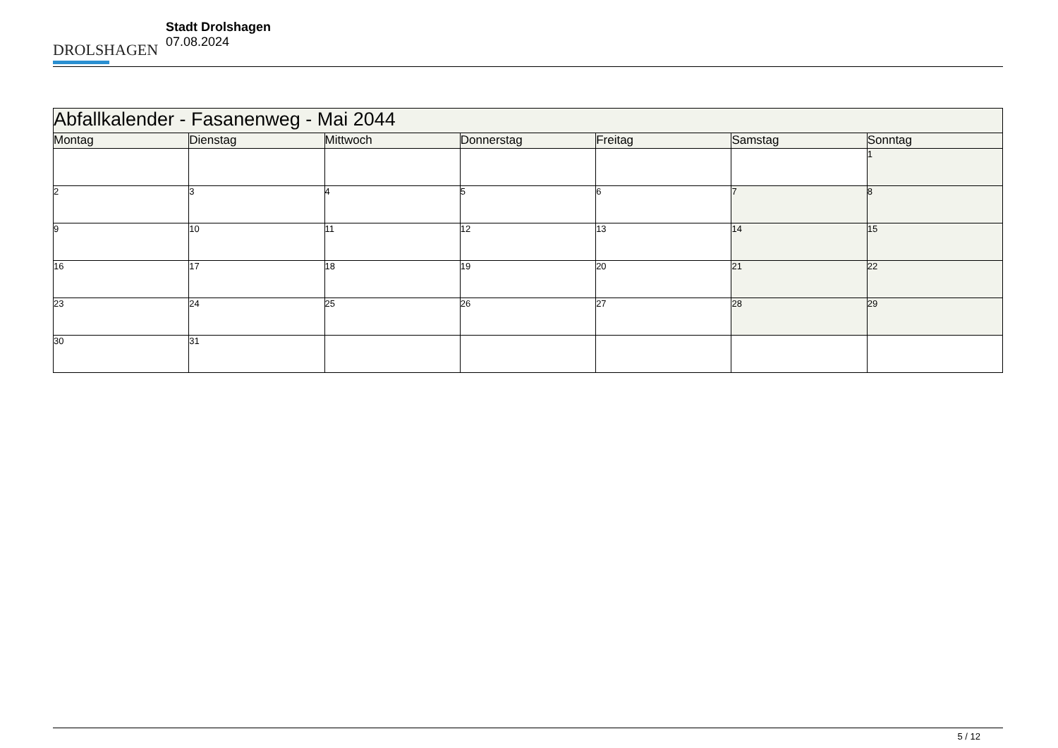DROLSHAGEN
Stadt Drolshagen
07.08.2024
| Abfallkalender - Fasanenweg - Mai 2044 | | | | | | |
| --- | --- | --- | --- | --- | --- | --- |
| Montag | Dienstag | Mittwoch | Donnerstag | Freitag | Samstag | Sonntag |
| | | | | | | 1 |
| 2 | 3 | 4 | 5 | 6 | 7 | 8 |
| 9 | 10 | 11 | 12 | 13 | 14 | 15 |
| 16 | 17 | 18 | 19 | 20 | 21 | 22 |
| 23 | 24 | 25 | 26 | 27 | 28 | 29 |
| 30 | 31 | | | | | |
5 / 12